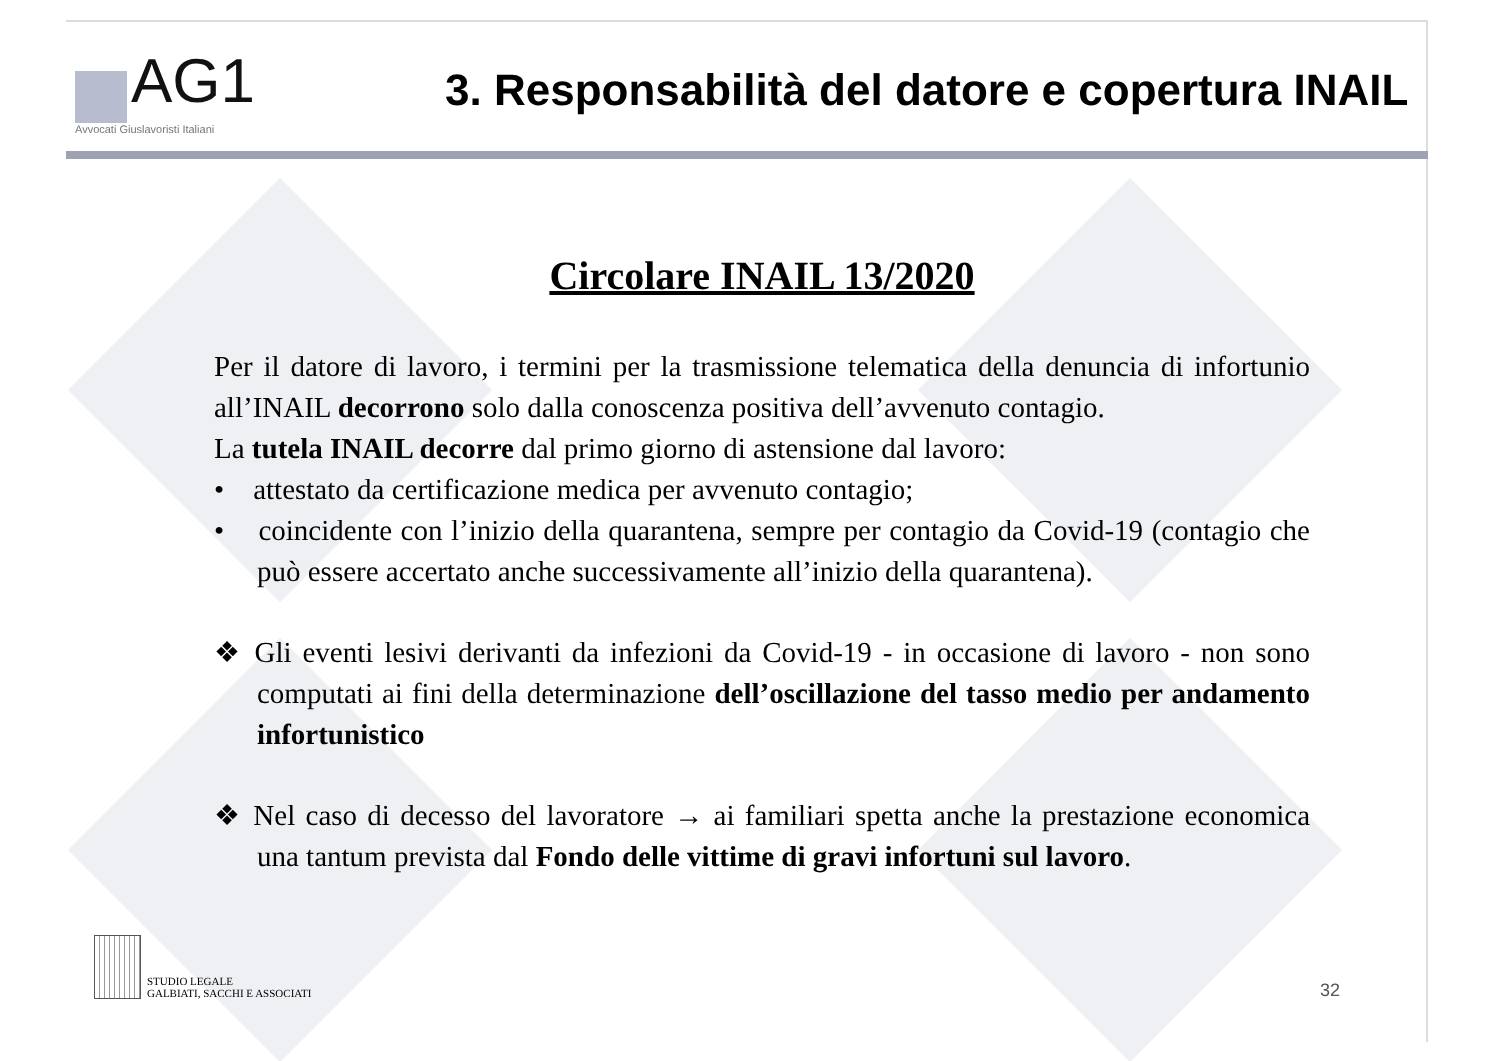AG1
Avvocati Giuslavoristi Italiani
3. Responsabilità del datore e copertura INAIL
Circolare INAIL 13/2020
Per il datore di lavoro, i termini per la trasmissione telematica della denuncia di infortunio all’INAIL decorrono solo dalla conoscenza positiva dell’avvenuto contagio.
La tutela INAIL decorre dal primo giorno di astensione dal lavoro:
• attestato da certificazione medica per avvenuto contagio;
• coincidente con l’inizio della quarantena, sempre per contagio da Covid-19 (contagio che può essere accertato anche successivamente all’inizio della quarantena).
❖ Gli eventi lesivi derivanti da infezioni da Covid-19 - in occasione di lavoro - non sono computati ai fini della determinazione dell’oscillazione del tasso medio per andamento infortunistico
❖ Nel caso di decesso del lavoratore → ai familiari spetta anche la prestazione economica una tantum prevista dal Fondo delle vittime di gravi infortuni sul lavoro.
STUDIO LEGALE
GALBIATI, SACCHI E ASSOCIATI
32